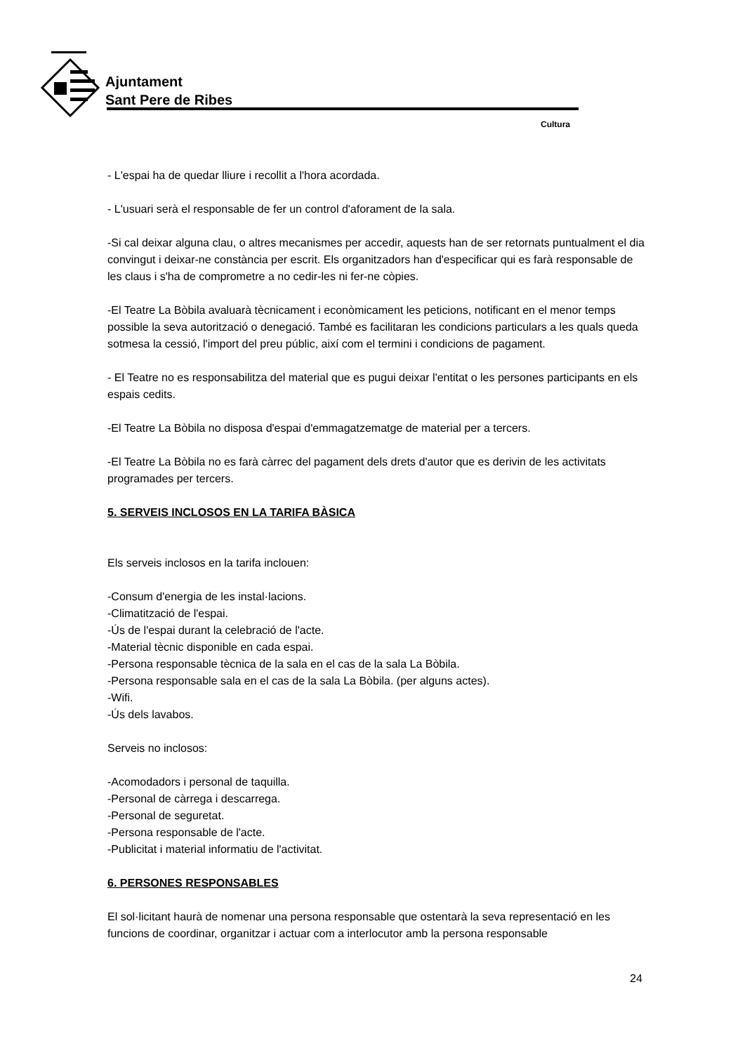Ajuntament
Sant Pere de Ribes
Cultura
- L'espai ha de quedar lliure i recollit a l'hora acordada.
- L'usuari serà el responsable de fer un control d'aforament de la sala.
-Si cal deixar alguna clau, o altres mecanismes per accedir, aquests han de ser retornats puntualment el dia convingut i deixar-ne constància per escrit. Els organitzadors han d'especificar qui es farà responsable de les claus i s'ha de comprometre a no cedir-les ni fer-ne còpies.
-El Teatre La Bòbila avaluarà tècnicament i econòmicament les peticions, notificant en el menor temps possible la seva autorització o denegació. També es facilitaran les condicions particulars a les quals queda sotmesa la cessió, l'import del preu públic, així com el termini i condicions de pagament.
- El Teatre no es responsabilitza del material que es pugui deixar l'entitat o les persones participants en els espais cedits.
-El Teatre La Bòbila no disposa d'espai d'emmagatzematge de material per a tercers.
-El Teatre La Bòbila no es farà càrrec del pagament dels drets d'autor que es derivin de les activitats programades per tercers.
5. SERVEIS INCLOSOS EN LA TARIFA BÀSICA
Els serveis inclosos en la tarifa inclouen:
-Consum d'energia de les instal·lacions.
-Climatització de l'espai.
-Ús de l'espai durant la celebració de l'acte.
-Material tècnic disponible en cada espai.
-Persona responsable tècnica de la sala en el cas de la sala La Bòbila.
-Persona responsable sala en el cas de la sala La Bòbila. (per alguns actes).
-Wifi.
-Ús dels lavabos.
Serveis no inclosos:
-Acomodadors i personal de taquilla.
-Personal de càrrega i descarrega.
-Personal de seguretat.
-Persona responsable de l'acte.
-Publicitat i material informatiu de l'activitat.
6. PERSONES RESPONSABLES
El sol·licitant haurà de nomenar una persona responsable que ostentarà la seva representació en les funcions de coordinar, organitzar i actuar com a interlocutor amb la persona responsable
24